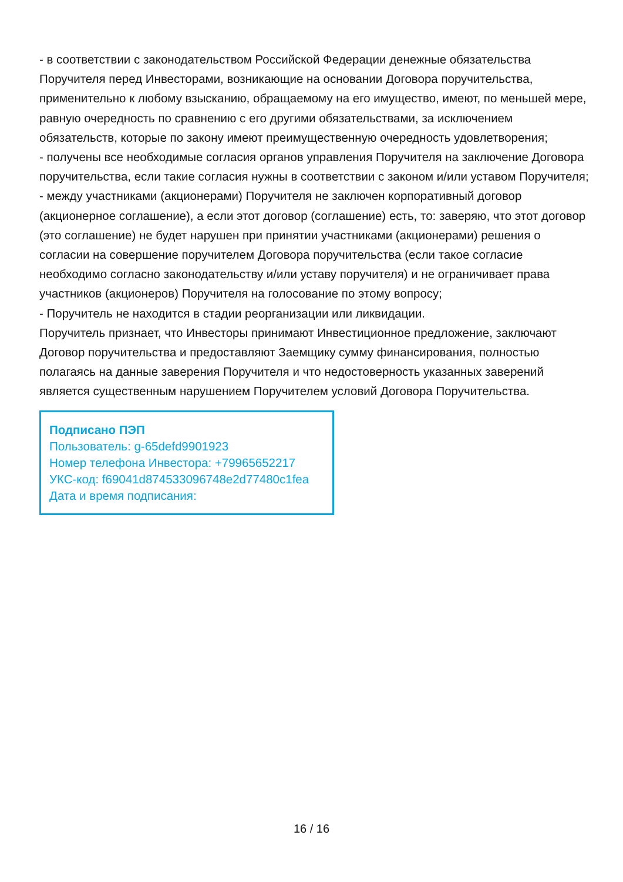- в соответствии с законодательством Российской Федерации денежные обязательства Поручителя перед Инвесторами, возникающие на основании Договора поручительства, применительно к любому взысканию, обращаемому на его имущество, имеют, по меньшей мере, равную очередность по сравнению с его другими обязательствами, за исключением обязательств, которые по закону имеют преимущественную очередность удовлетворения;
- получены все необходимые согласия органов управления Поручителя на заключение Договора поручительства, если такие согласия нужны в соответствии с законом и/или уставом Поручителя;
- между участниками (акционерами) Поручителя не заключен корпоративный договор (акционерное соглашение), а если этот договор (соглашение) есть, то: заверяю, что этот договор (это соглашение) не будет нарушен при принятии участниками (акционерами) решения о согласии на совершение поручителем Договора поручительства (если такое согласие необходимо согласно законодательству и/или уставу поручителя) и не ограничивает права участников (акционеров) Поручителя на голосование по этому вопросу;
- Поручитель не находится в стадии реорганизации или ликвидации.
Поручитель признает, что Инвесторы принимают Инвестиционное предложение, заключают Договор поручительства и предоставляют Заемщику сумму финансирования, полностью полагаясь на данные заверения Поручителя и что недостоверность указанных заверений является существенным нарушением Поручителем условий Договора Поручительства.
Подписано ПЭП
Пользователь: g-65defd9901923
Номер телефона Инвестора: +79965652217
УКС-код: f69041d874533096748e2d77480c1fea
Дата и время подписания:
16 / 16